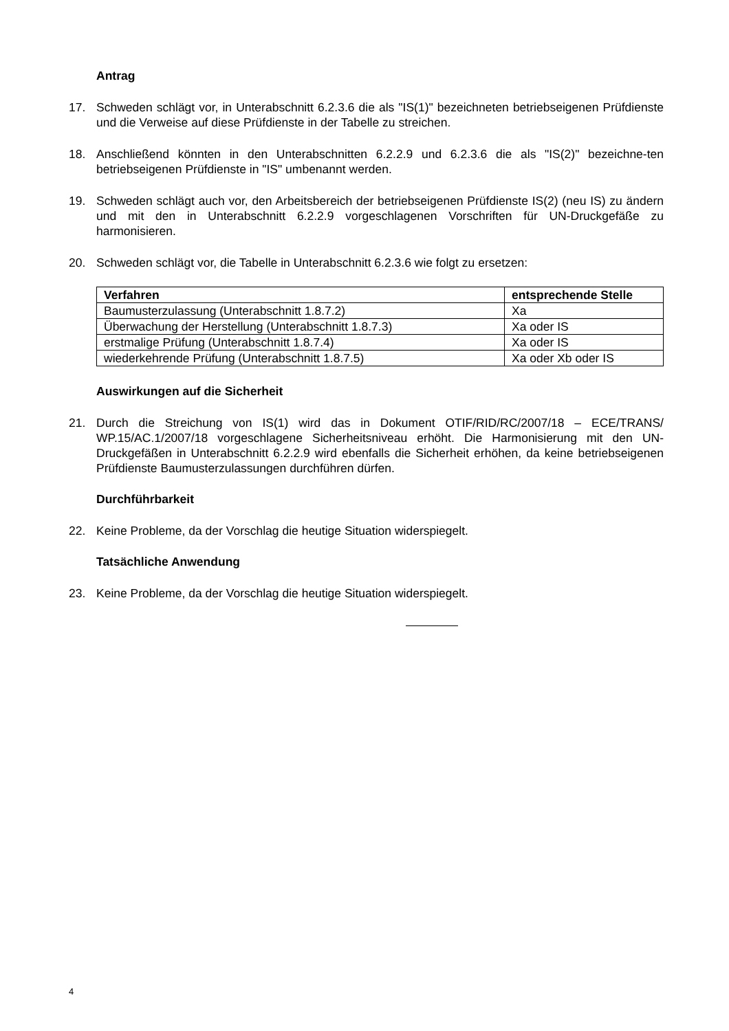Antrag
17. Schweden schlägt vor, in Unterabschnitt 6.2.3.6 die als "IS(1)" bezeichneten betriebseigenen Prüfdienste und die Verweise auf diese Prüfdienste in der Tabelle zu streichen.
18. Anschließend könnten in den Unterabschnitten 6.2.2.9 und 6.2.3.6 die als "IS(2)" bezeichne-ten betriebseigenen Prüfdienste in "IS" umbenannt werden.
19. Schweden schlägt auch vor, den Arbeitsbereich der betriebseigenen Prüfdienste IS(2) (neu IS) zu ändern und mit den in Unterabschnitt 6.2.2.9 vorgeschlagenen Vorschriften für UN-Druckgefäße zu harmonisieren.
20. Schweden schlägt vor, die Tabelle in Unterabschnitt 6.2.3.6 wie folgt zu ersetzen:
| Verfahren | entsprechende Stelle |
| --- | --- |
| Baumusterzulassung (Unterabschnitt 1.8.7.2) | Xa |
| Überwachung der Herstellung (Unterabschnitt 1.8.7.3) | Xa oder IS |
| erstmalige Prüfung (Unterabschnitt 1.8.7.4) | Xa oder IS |
| wiederkehrende Prüfung (Unterabschnitt 1.8.7.5) | Xa oder Xb oder IS |
Auswirkungen auf die Sicherheit
21. Durch die Streichung von IS(1) wird das in Dokument OTIF/RID/RC/2007/18 – ECE/TRANS/ WP.15/AC.1/2007/18 vorgeschlagene Sicherheitsniveau erhöht. Die Harmonisierung mit den UN-Druckgefäßen in Unterabschnitt 6.2.2.9 wird ebenfalls die Sicherheit erhöhen, da keine betriebseigenen Prüfdienste Baumusterzulassungen durchführen dürfen.
Durchführbarkeit
22. Keine Probleme, da der Vorschlag die heutige Situation widerspiegelt.
Tatsächliche Anwendung
23. Keine Probleme, da der Vorschlag die heutige Situation widerspiegelt.
4